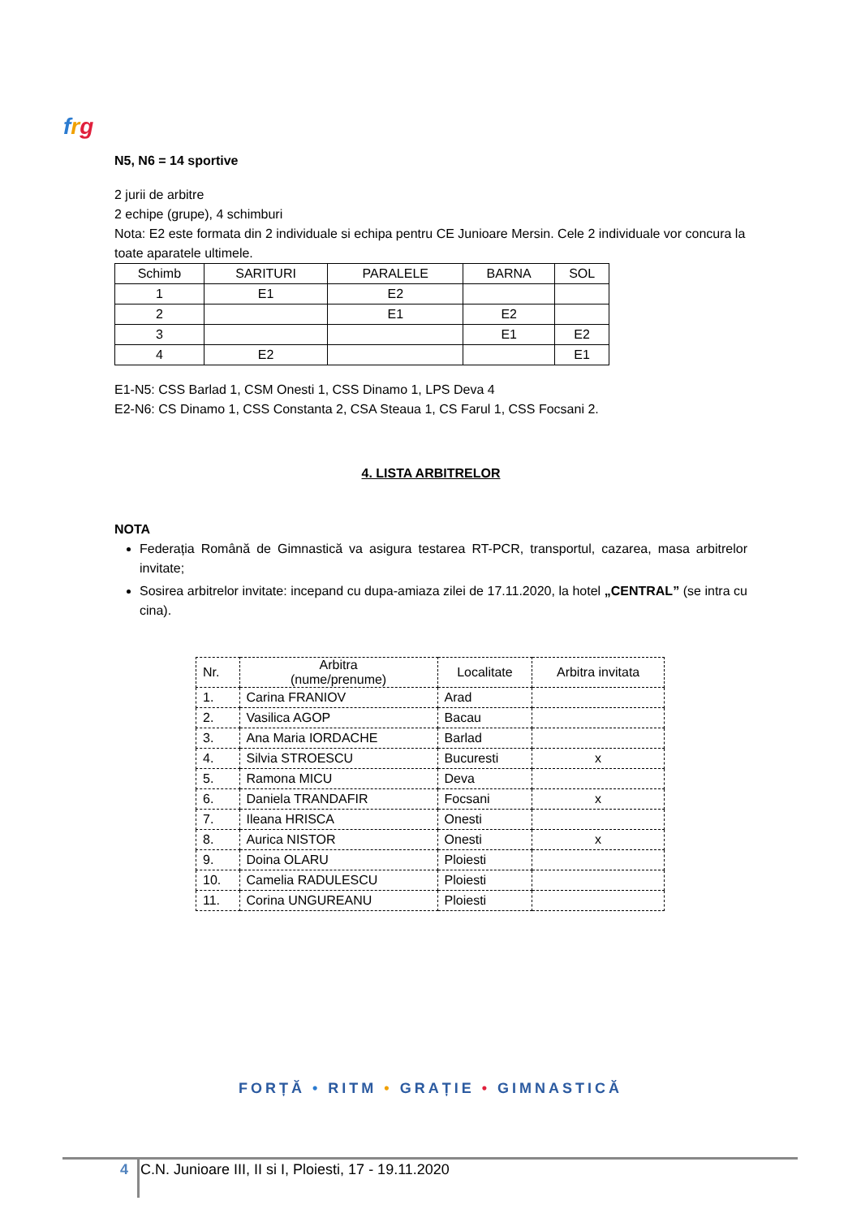frg
N5, N6 = 14 sportive
2 jurii de arbitre
2 echipe (grupe), 4 schimburi
Nota: E2 este formata din 2 individuale si echipa pentru CE Junioare Mersin. Cele 2 individuale vor concura la toate aparatele ultimele.
| Schimb | SARITURI | PARALELE | BARNA | SOL |
| 1 | E1 | E2 | | |
| 2 | | E1 | E2 | |
| 3 | | | E1 | E2 |
| 4 | E2 | | | E1 |
E1-N5: CSS Barlad 1, CSM Onesti 1, CSS Dinamo 1, LPS Deva 4
E2-N6: CS Dinamo 1, CSS Constanta 2, CSA Steaua 1, CS Farul 1, CSS Focsani 2.
4. LISTA ARBITRELOR
NOTA
Federația Română de Gimnastică va asigura testarea RT-PCR, transportul, cazarea, masa arbitrelor invitate;
Sosirea arbitrelor invitate: incepand cu dupa-amiaza zilei de 17.11.2020, la hotel „CENTRAL” (se intra cu cina).
| Nr. | Arbitra (nume/prenume) | Localitate | Arbitra invitata |
| 1. | Carina FRANIOV | Arad | |
| 2. | Vasilica AGOP | Bacau | |
| 3. | Ana Maria IORDACHE | Barlad | |
| 4. | Silvia STROESCU | Bucuresti | x |
| 5. | Ramona MICU | Deva | |
| 6. | Daniela TRANDAFIR | Focsani | x |
| 7. | Ileana HRISCA | Onesti | |
| 8. | Aurica NISTOR | Onesti | x |
| 9. | Doina OLARU | Ploiesti | |
| 10. | Camelia RADULESCU | Ploiesti | |
| 11. | Corina UNGUREANU | Ploiesti | |
FORȚĂ • RITM • GRAȚIE • GIMNASTICĂ
4 C.N. Junioare III, II si I, Ploiesti, 17 - 19.11.2020